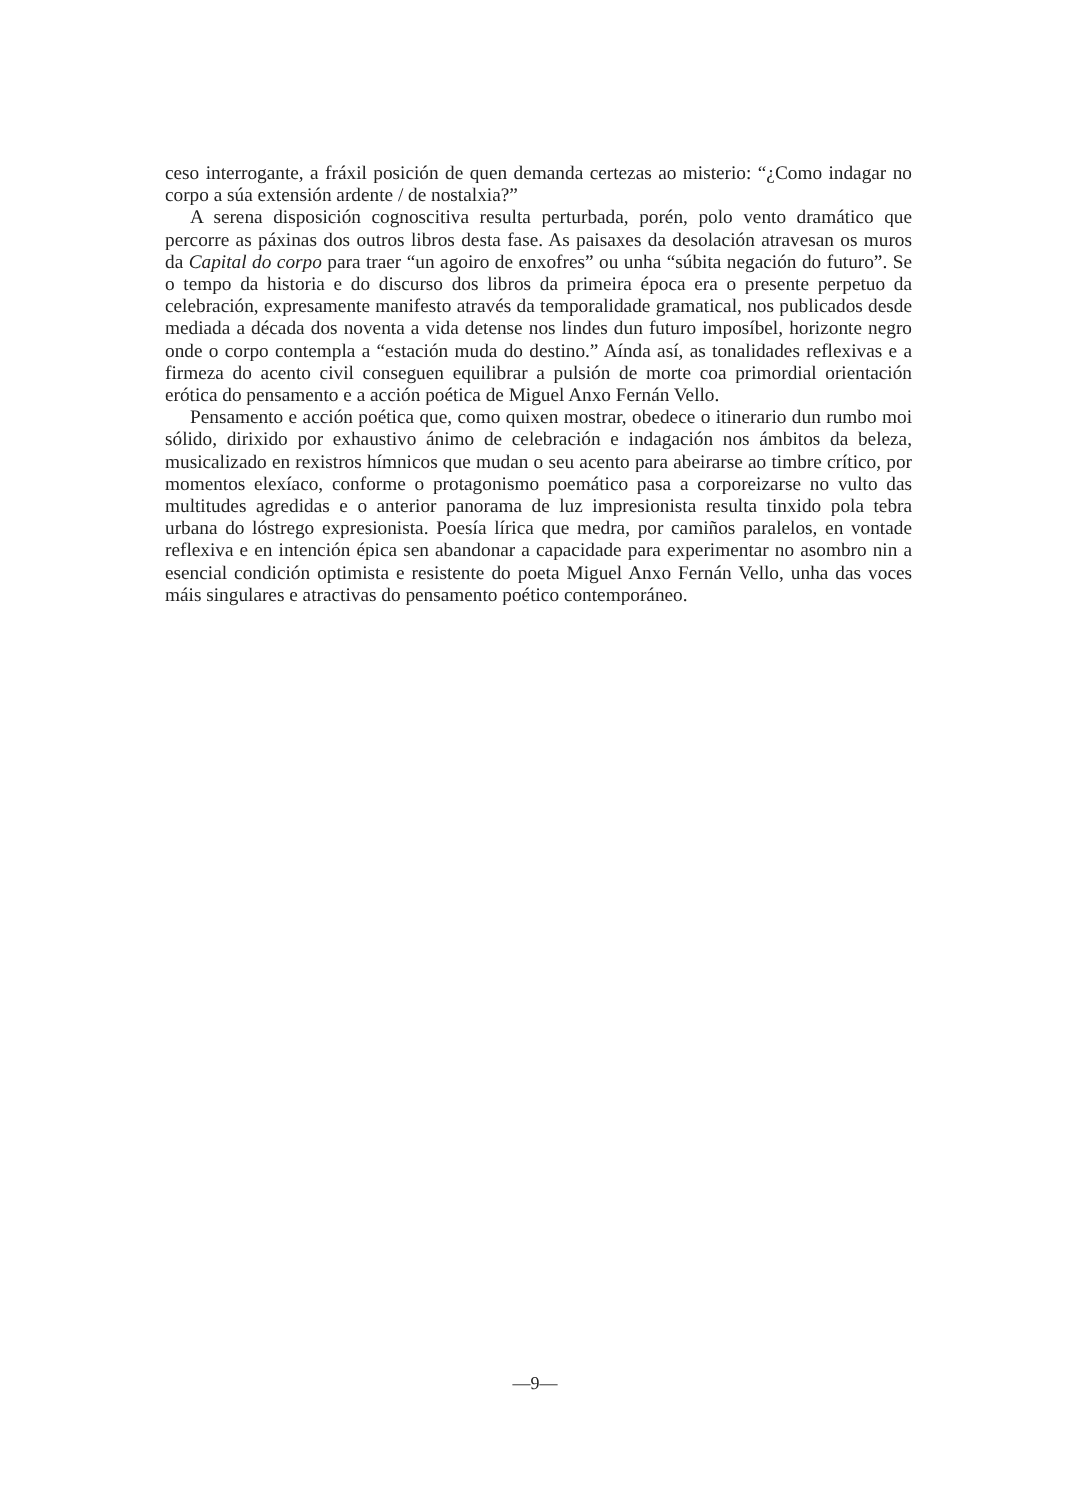ceso interrogante, a fráxil posición de quen demanda certezas ao misterio: “¿Como indagar no corpo a súa extensión ardente / de nostalxia?”
A serena disposición cognoscitiva resulta perturbada, porén, polo vento dramático que percorre as páxinas dos outros libros desta fase. As paisaxes da desolación atravesan os muros da Capital do corpo para traer “un agoiro de enxofres” ou unha “súbita negación do futuro”. Se o tempo da historia e do discurso dos libros da primeira época era o presente perpetuo da celebración, expresamente manifesto através da temporalidade gramatical, nos publicados desde mediada a década dos noventa a vida detense nos lindes dun futuro imposíbel, horizonte negro onde o corpo contempla a “estación muda do destino.” Aínda así, as tonalidades reflexivas e a firmeza do acento civil conseguen equilibrar a pulsión de morte coa primordial orientación erótica do pensamento e a acción poética de Miguel Anxo Fernán Vello.
Pensamento e acción poética que, como quixen mostrar, obedece o itinerario dun rumbo moi sólido, dirixido por exhaustivo ánimo de celebración e indagación nos ámbitos da beleza, musicalizado en rexistros hímnicos que mudan o seu acento para abeirarse ao timbre crítico, por momentos elexíaco, conforme o protagonismo poemático pasa a corporeizarse no vulto das multitudes agredidas e o anterior panorama de luz impresionista resulta tinxido pola tebra urbana do lóstrego expresionista. Poesía lírica que medra, por camiños paralelos, en vontade reflexiva e en intención épica sen abandonar a capacidade para experimentar no asombro nin a esencial condición optimista e resistente do poeta Miguel Anxo Fernán Vello, unha das voces máis singulares e atractivas do pensamento poético contemporáneo.
—9—